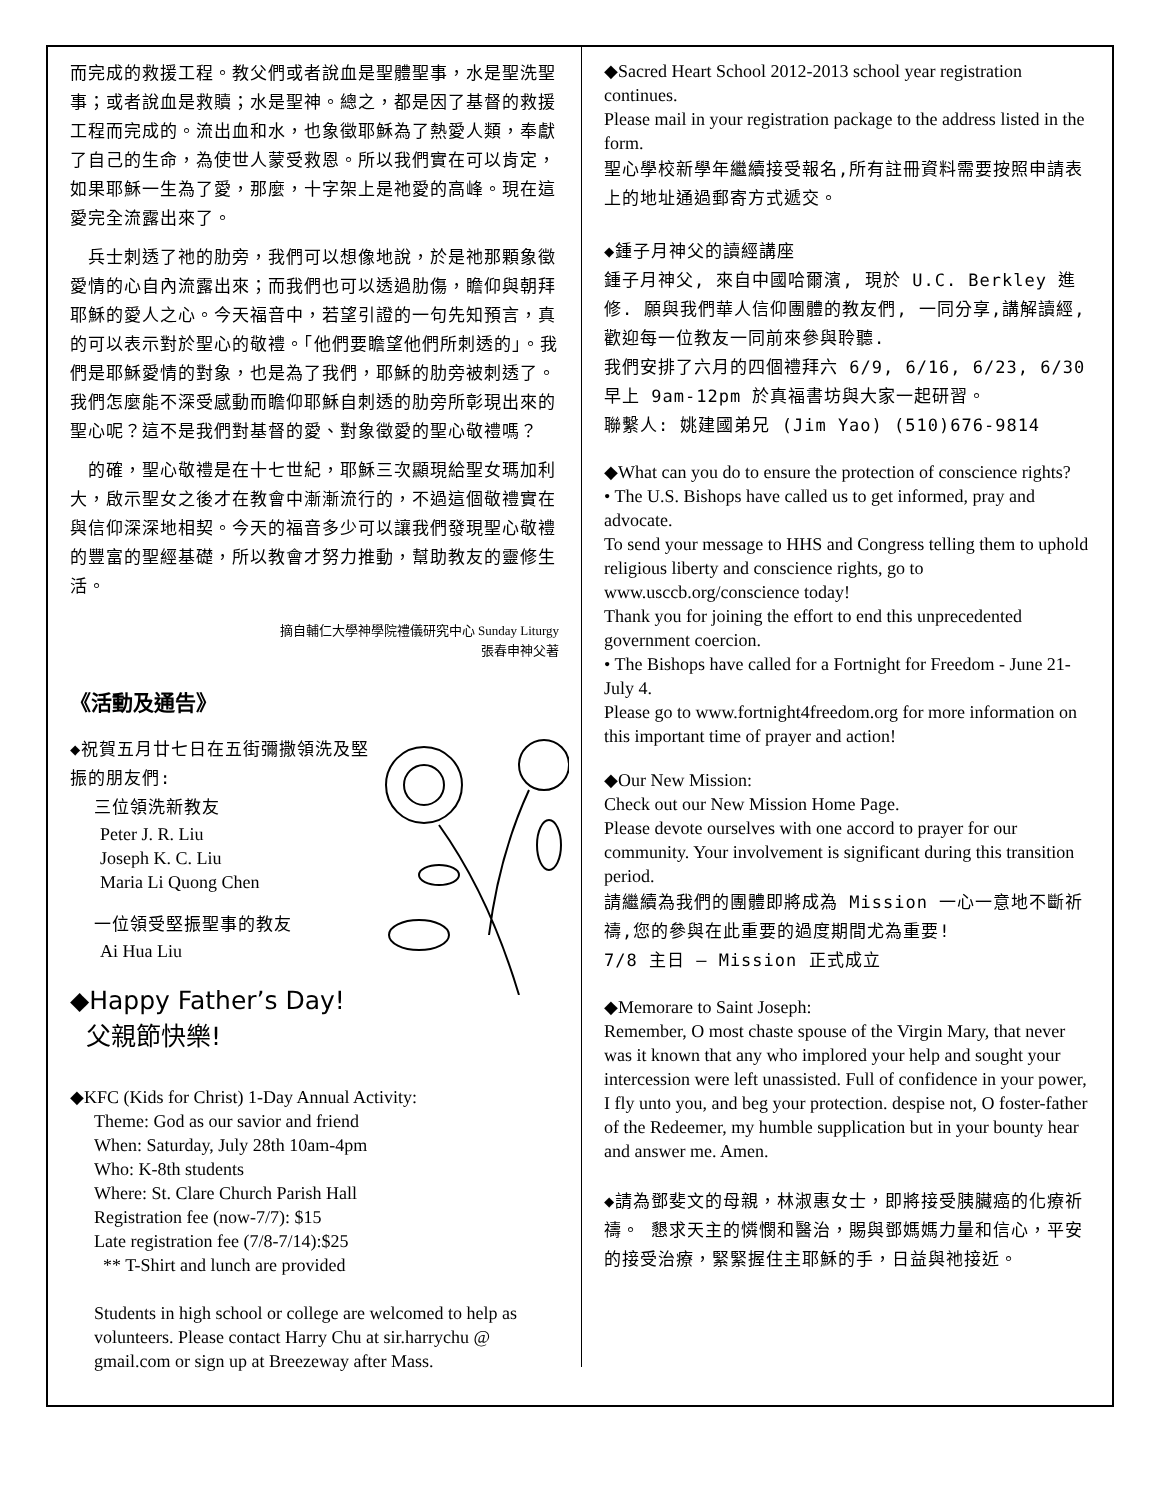而完成的救援工程。教父們或者說血是聖體聖事，水是聖洗聖事；或者說血是救贖；水是聖神。總之，都是因了基督的救援工程而完成的。流出血和水，也象徵耶穌為了熱愛人類，奉獻了自己的生命，為使世人蒙受救恩。所以我們實在可以肯定，如果耶穌一生為了愛，那麼，十字架上是祂愛的高峰。現在這愛完全流露出來了。
　兵士刺透了祂的肋旁，我們可以想像地說，於是祂那顆象徵愛情的心自內流露出來；而我們也可以透過肋傷，瞻仰與朝拜耶穌的愛人之心。今天福音中，若望引證的一句先知預言，真的可以表示對於聖心的敬禮。「他們要瞻望他們所刺透的」。我們是耶穌愛情的對象，也是為了我們，耶穌的肋旁被刺透了。我們怎麼能不深受感動而瞻仰耶穌自刺透的肋旁所彰現出來的聖心呢？這不是我們對基督的愛、對象徵愛的聖心敬禮嗎？
　的確，聖心敬禮是在十七世紀，耶穌三次顯現給聖女瑪加利大，啟示聖女之後才在教會中漸漸流行的，不過這個敬禮實在與信仰深深地相契。今天的福音多少可以讓我們發現聖心敬禮的豐富的聖經基礎，所以教會才努力推動，幫助教友的靈修生活。
摘自輔仁大學神學院禮儀研究中心 Sunday Liturgy
張春申神父著
《活動及通告》
◆祝賀五月廿七日在五街彌撒領洗及堅振的朋友們:
三位領洗新教友
Peter J. R. Liu
Joseph K. C. Liu
Maria Li Quong Chen
一位領受堅振聖事的教友
Ai Hua Liu
◆Happy Father’s Day!
父親節快樂!
◆KFC (Kids for Christ) 1-Day Annual Activity:
Theme: God as our savior and friend
When: Saturday, July 28th 10am-4pm
Who: K-8th students
Where: St. Clare Church Parish Hall
Registration fee (now-7/7): $15
Late registration fee (7/8-7/14):$25
** T-Shirt and lunch are provided
Students in high school or college are welcomed to help as volunteers. Please contact Harry Chu at sir.harrychu @ gmail.com or sign up at Breezeway after Mass.
◆Sacred Heart School 2012-2013 school year registration continues.
Please mail in your registration package to the address listed in the form.
聖心學校新學年繼續接受報名,所有註冊資料需要按照申請表上的地址通過郵寄方式遞交。
◆鍾子月神父的讀經講座
鍾子月神父, 來自中國哈爾濱, 現於 U.C. Berkley 進修. 願與我們華人信仰團體的教友們, 一同分享,講解讀經,歡迎每一位教友一同前來參與聆聽.
我們安排了六月的四個禮拜六 6/9, 6/16, 6/23, 6/30 早上 9am-12pm 於真福書坊與大家一起研習。
聯繫人: 姚建國弟兄 (Jim Yao) (510)676-9814
◆What can you do to ensure the protection of conscience rights?
• The U.S. Bishops have called us to get informed, pray and advocate.
To send your message to HHS and Congress telling them to uphold religious liberty and conscience rights, go to www.usccb.org/conscience today!
Thank you for joining the effort to end this unprecedented government coercion.
• The Bishops have called for a Fortnight for Freedom - June 21-July 4.
Please go to www.fortnight4freedom.org for more information on this important time of prayer and action!
◆Our New Mission:
Check out our New Mission Home Page.
Please devote ourselves with one accord to prayer for our community. Your involvement is significant during this transition period.
請繼續為我們的團體即將成為 Mission 一心一意地不斷祈禱,您的參與在此重要的過度期間尤為重要!
7/8 主日 – Mission 正式成立
◆Memorare to Saint Joseph:
Remember, O most chaste spouse of the Virgin Mary, that never was it known that any who implored your help and sought your intercession were left unassisted. Full of confidence in your power, I fly unto you, and beg your protection. despise not, O foster-father of the Redeemer, my humble supplication but in your bounty hear and answer me. Amen.
◆請為鄧斐文的母親，林淑惠女士，即將接受胰臟癌的化療祈禱。 懇求天主的憐憫和醫治，賜與鄧媽媽力量和信心，平安的接受治療，緊緊握住主耶穌的手，日益與祂接近。